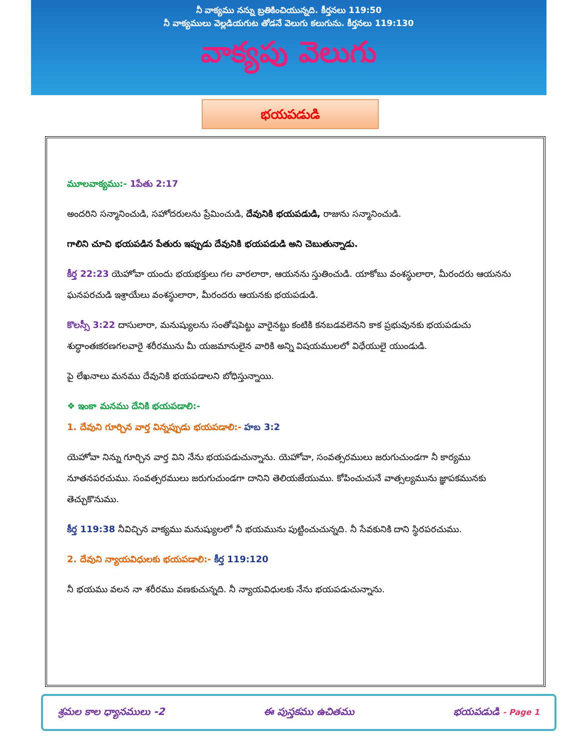నీ వాక్యము నన్ను బ్రతికించియున్నది. కీర్తనలు 119:50
నీ వాక్యములు వెల్లడియగుట తోడనే వెలుగు కలుగును. కీర్తనలు 119:130
వాక్యపు వెలుగు
భయపడుడి
మూలవాక్యము:- 1పేతు 2:17
అందరిని సన్మానించుడి, సహోదరులను ప్రేమించుడి, దేవునికి భయపడుడి, రాజును సన్మానించుడి.
గాలిని చూచి భయపడిన పేతురు ఇప్పుడు దేవునికి భయపడుడి అని చెబుతున్నాడు.
కీర్త 22:23 యెహోవా యందు భయభక్తులు గల వారలారా, ఆయనను స్తుతించుడి. యాకోబు వంశస్థులారా, మీరందరు ఆయనను ఘనపరచుడి ఇశ్రాయేలు వంశస్థులారా, మీరందరు ఆయనకు భయపడుడి.
కొలస్సీ 3:22 దాసులారా, మనుష్యులను సంతోషపెట్టు వారైనట్టు కంటికి కనబడవలెనని కాక ప్రభువునకు భయపడుచు శుద్ధాంతఃకరణగలవారై శరీరమును మీ యజమానులైన వారికి అన్ని విషయములలో విధేయులై యుండుడి.
పై లేఖనాలు మనము దేవునికి భయపడాలని బోధిస్తున్నాయి.
❖ ఇంకా మనము దేనికి భయపడాలి:-
1. దేవుని గూర్చిన వార్త విన్నప్పుడు భయపడాలి:- హబ 3:2
యెహోవా నిన్ను గూర్చిన వార్త విని నేను భయపడుచున్నాను. యెహోవా, సంవత్సరములు జరుగుచుండగా నీ కార్యము నూతనపరచుము. సంవత్సరములు జరుగుచుండగా దానిని తెలియజేయుము. కోపించుచునే వాత్సల్యమును జ్ఞాపకమునకు తెచ్చుకొనుము.
కీర్త 119:38 నీవిచ్చిన వాక్యము మనుష్యులలో నీ భయమును పుట్టించుచున్నది. నీ సేవకునికి దాని స్థిరపరచుము.
2. దేవుని న్యాయవిధులకు భయపడాలి:- కీర్త 119:120
నీ భయము వలన నా శరీరము వణకుచున్నది. నీ న్యాయవిధులకు నేను భయపడుచున్నాను.
శ్రమల కాల ధ్యానములు -2 ఈ పుస్తకము ఉచితము భయపడుడి - Page 1